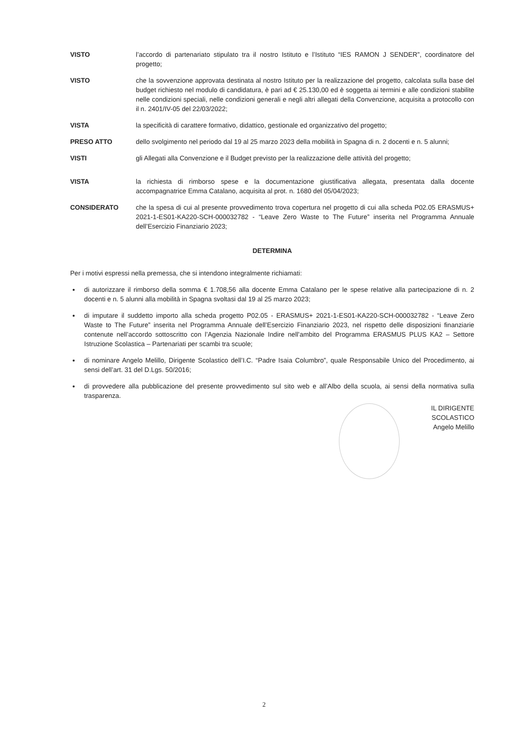VISTO l’accordo di partenariato stipulato tra il nostro Istituto e l’Istituto “IES RAMON J SENDER”, coordinatore del progetto;
VISTO che la sovvenzione approvata destinata al nostro Istituto per la realizzazione del progetto, calcolata sulla base del budget richiesto nel modulo di candidatura, è pari ad € 25.130,00 ed è soggetta ai termini e alle condizioni stabilite nelle condizioni speciali, nelle condizioni generali e negli altri allegati della Convenzione, acquisita a protocollo con il n. 2401/IV-05 del 22/03/2022;
VISTA la specificità di carattere formativo, didattico, gestionale ed organizzativo del progetto;
PRESO ATTO dello svolgimento nel periodo dal 19 al 25 marzo 2023 della mobilità in Spagna di n. 2 docenti e n. 5 alunni;
VISTI gli Allegati alla Convenzione e il Budget previsto per la realizzazione delle attività del progetto;
VISTA la richiesta di rimborso spese e la documentazione giustificativa allegata, presentata dalla docente accompagnatrice Emma Catalano, acquisita al prot. n. 1680 del 05/04/2023;
CONSIDERATO che la spesa di cui al presente provvedimento trova copertura nel progetto di cui alla scheda P02.05 ERASMUS+ 2021-1-ES01-KA220-SCH-000032782 - “Leave Zero Waste to The Future” inserita nel Programma Annuale dell’Esercizio Finanziario 2023;
DETERMINA
Per i motivi espressi nella premessa, che si intendono integralmente richiamati:
di autorizzare il rimborso della somma € 1.708,56 alla docente Emma Catalano per le spese relative alla partecipazione di n. 2 docenti e n. 5 alunni alla mobilità in Spagna svoltasi dal 19 al 25 marzo 2023;
di imputare il suddetto importo alla scheda progetto P02.05 - ERASMUS+ 2021-1-ES01-KA220-SCH-000032782 - “Leave Zero Waste to The Future” inserita nel Programma Annuale dell’Esercizio Finanziario 2023, nel rispetto delle disposizioni finanziarie contenute nell’accordo sottoscritto con l’Agenzia Nazionale Indire nell’ambito del Programma ERASMUS PLUS KA2 – Settore Istruzione Scolastica – Partenariati per scambi tra scuole;
di nominare Angelo Melillo, Dirigente Scolastico dell’I.C. “Padre Isaia Columbro”, quale Responsabile Unico del Procedimento, ai sensi dell’art. 31 del D.Lgs. 50/2016;
di provvedere alla pubblicazione del presente provvedimento sul sito web e all’Albo della scuola, ai sensi della normativa sulla trasparenza.
IL DIRIGENTE SCOLASTICO
Angelo Melillo
2